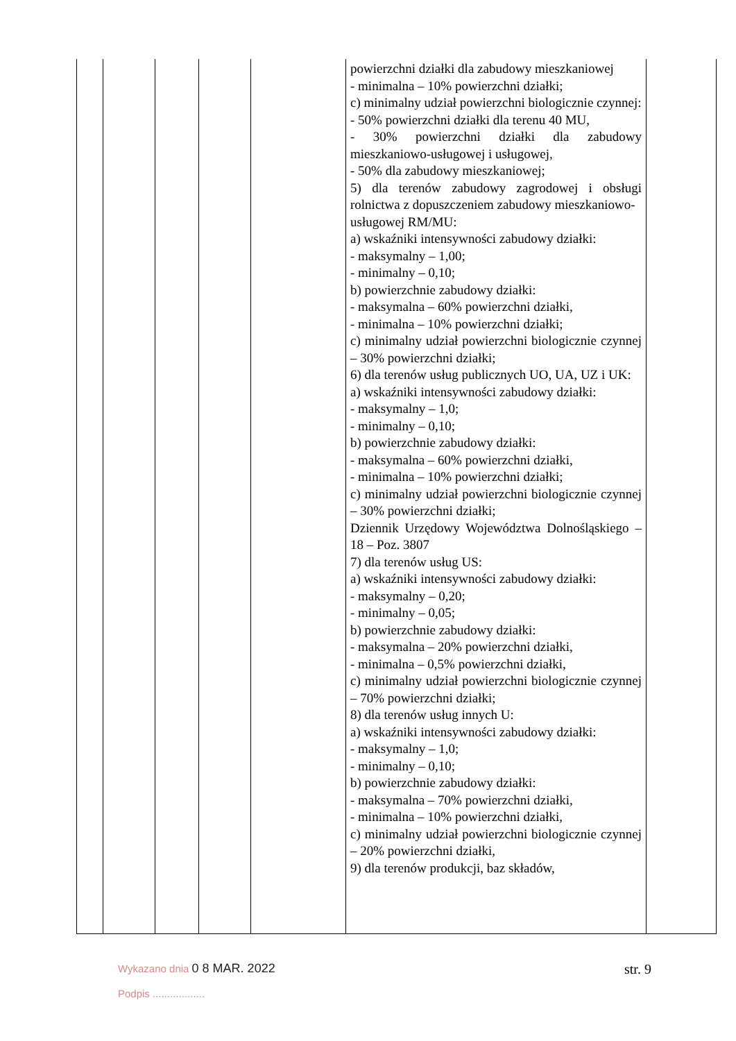| | | | | | powierzchni działki dla zabudowy mieszkaniowej - minimalna – 10% powierzchni działki; c) minimalny udział powierzchni biologicznie czynnej: - 50% powierzchni działki dla terenu 40 MU, - 30% powierzchni działki dla zabudowy mieszkaniowo-usługowej i usługowej, - 50% dla zabudowy mieszkaniowej; 5) dla terenów zabudowy zagrodowej i obsługi rolnictwa z dopuszczeniem zabudowy mieszkaniowo- usługowej RM/MU: a) wskaźniki intensywności zabudowy działki: - maksymalny – 1,00; - minimalny – 0,10; b) powierzchnie zabudowy działki: - maksymalna – 60% powierzchni działki, - minimalna – 10% powierzchni działki; c) minimalny udział powierzchni biologicznie czynnej – 30% powierzchni działki; 6) dla terenów usług publicznych UO, UA, UZ i UK: a) wskaźniki intensywności zabudowy działki: - maksymalny – 1,0; - minimalny – 0,10; b) powierzchnie zabudowy działki: - maksymalna – 60% powierzchni działki, - minimalna – 10% powierzchni działki; c) minimalny udział powierzchni biologicznie czynnej – 30% powierzchni działki; Dziennik Urzędowy Województwa Dolnośląskiego – 18 – Poz. 3807 7) dla terenów usług US: a) wskaźniki intensywności zabudowy działki: - maksymalny – 0,20; - minimalny – 0,05; b) powierzchnie zabudowy działki: - maksymalna – 20% powierzchni działki, - minimalna – 0,5% powierzchni działki, c) minimalny udział powierzchni biologicznie czynnej – 70% powierzchni działki; 8) dla terenów usług innych U: a) wskaźniki intensywności zabudowy działki: - maksymalny – 1,0; - minimalny – 0,10; b) powierzchnie zabudowy działki: - maksymalna – 70% powierzchni działki, - minimalna – 10% powierzchni działki, c) minimalny udział powierzchni biologicznie czynnej – 20% powierzchni działki, 9) dla terenów produkcji, baz składów, | |
Wykazano dnia 0 8 MAR. 2022
Podpis ..................
str. 9